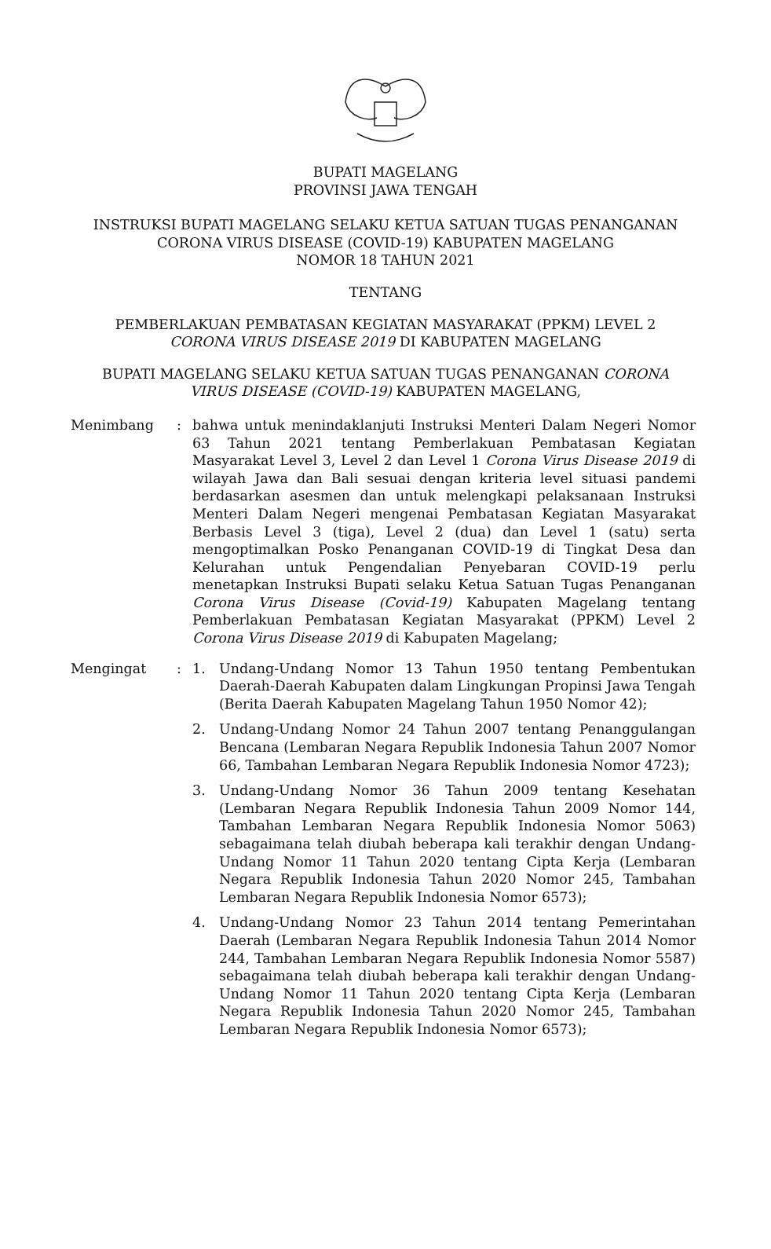BUPATI MAGELANG
PROVINSI JAWA TENGAH
INSTRUKSI BUPATI MAGELANG SELAKU KETUA SATUAN TUGAS PENANGANAN
CORONA VIRUS DISEASE (COVID-19) KABUPATEN MAGELANG
NOMOR 18 TAHUN 2021
TENTANG
PEMBERLAKUAN PEMBATASAN KEGIATAN MASYARAKAT (PPKM) LEVEL 2
CORONA VIRUS DISEASE 2019 DI KABUPATEN MAGELANG
BUPATI MAGELANG SELAKU KETUA SATUAN TUGAS PENANGANAN CORONA
VIRUS DISEASE (COVID-19) KABUPATEN MAGELANG,
Menimbang : bahwa untuk menindaklanjuti Instruksi Menteri Dalam Negeri Nomor 63 Tahun 2021 tentang Pemberlakuan Pembatasan Kegiatan Masyarakat Level 3, Level 2 dan Level 1 Corona Virus Disease 2019 di wilayah Jawa dan Bali sesuai dengan kriteria level situasi pandemi berdasarkan asesmen dan untuk melengkapi pelaksanaan Instruksi Menteri Dalam Negeri mengenai Pembatasan Kegiatan Masyarakat Berbasis Level 3 (tiga), Level 2 (dua) dan Level 1 (satu) serta mengoptimalkan Posko Penanganan COVID-19 di Tingkat Desa dan Kelurahan untuk Pengendalian Penyebaran COVID-19 perlu menetapkan Instruksi Bupati selaku Ketua Satuan Tugas Penanganan Corona Virus Disease (Covid-19) Kabupaten Magelang tentang Pemberlakuan Pembatasan Kegiatan Masyarakat (PPKM) Level 2 Corona Virus Disease 2019 di Kabupaten Magelang;
Mengingat : 1. Undang-Undang Nomor 13 Tahun 1950 tentang Pembentukan Daerah-Daerah Kabupaten dalam Lingkungan Propinsi Jawa Tengah (Berita Daerah Kabupaten Magelang Tahun 1950 Nomor 42);
2. Undang-Undang Nomor 24 Tahun 2007 tentang Penanggulangan Bencana (Lembaran Negara Republik Indonesia Tahun 2007 Nomor 66, Tambahan Lembaran Negara Republik Indonesia Nomor 4723);
3. Undang-Undang Nomor 36 Tahun 2009 tentang Kesehatan (Lembaran Negara Republik Indonesia Tahun 2009 Nomor 144, Tambahan Lembaran Negara Republik Indonesia Nomor 5063) sebagaimana telah diubah beberapa kali terakhir dengan Undang-Undang Nomor 11 Tahun 2020 tentang Cipta Kerja (Lembaran Negara Republik Indonesia Tahun 2020 Nomor 245, Tambahan Lembaran Negara Republik Indonesia Nomor 6573);
4. Undang-Undang Nomor 23 Tahun 2014 tentang Pemerintahan Daerah (Lembaran Negara Republik Indonesia Tahun 2014 Nomor 244, Tambahan Lembaran Negara Republik Indonesia Nomor 5587) sebagaimana telah diubah beberapa kali terakhir dengan Undang-Undang Nomor 11 Tahun 2020 tentang Cipta Kerja (Lembaran Negara Republik Indonesia Tahun 2020 Nomor 245, Tambahan Lembaran Negara Republik Indonesia Nomor 6573);